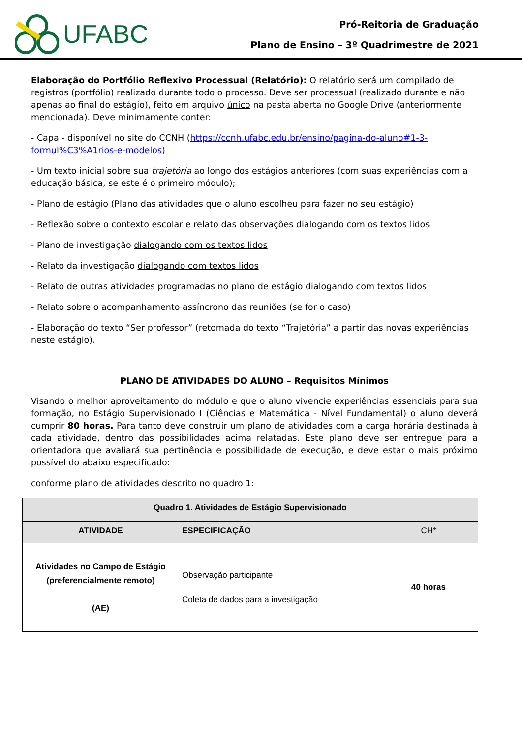UFABC
Pró-Reitoria de Graduação
Plano de Ensino – 3º Quadrimestre de 2021
Elaboração do Portfólio Reflexivo Processual (Relatório): O relatório será um compilado de registros (portfólio) realizado durante todo o processo. Deve ser processual (realizado durante e não apenas ao final do estágio), feito em arquivo único na pasta aberta no Google Drive (anteriormente mencionada). Deve minimamente conter:
- Capa - disponível no site do CCNH (https://ccnh.ufabc.edu.br/ensino/pagina-do-aluno#1-3-formul%C3%A1rios-e-modelos)
- Um texto inicial sobre sua trajetória ao longo dos estágios anteriores (com suas experiências com a educação básica, se este é o primeiro módulo);
- Plano de estágio (Plano das atividades que o aluno escolheu para fazer no seu estágio)
- Reflexão sobre o contexto escolar e relato das observações dialogando com os textos lidos
- Plano de investigação dialogando com os textos lidos
- Relato da investigação dialogando com textos lidos
- Relato de outras atividades programadas no plano de estágio dialogando com textos lidos
- Relato sobre o acompanhamento assíncrono das reuniões (se for o caso)
- Elaboração do texto “Ser professor” (retomada do texto “Trajetória” a partir das novas experiências neste estágio).
PLANO DE ATIVIDADES DO ALUNO – Requisitos Mínimos
Visando o melhor aproveitamento do módulo e que o aluno vivencie experiências essenciais para sua formação, no Estágio Supervisionado I (Ciências e Matemática - Nível Fundamental) o aluno deverá cumprir 80 horas. Para tanto deve construir um plano de atividades com a carga horária destinada à cada atividade, dentro das possibilidades acima relatadas. Este plano deve ser entregue para a orientadora que avaliará sua pertinência e possibilidade de execução, e deve estar o mais próximo possível do abaixo especificado:
conforme plano de atividades descrito no quadro 1:
| Quadro 1. Atividades de Estágio Supervisionado | | |
| --- | --- | --- |
| ATIVIDADE | ESPECIFICAÇÃO | CH* |
| Atividades no Campo de Estágio (preferencialmente remoto) (AE) | Observação participante Coleta de dados para a investigação | 40 horas |